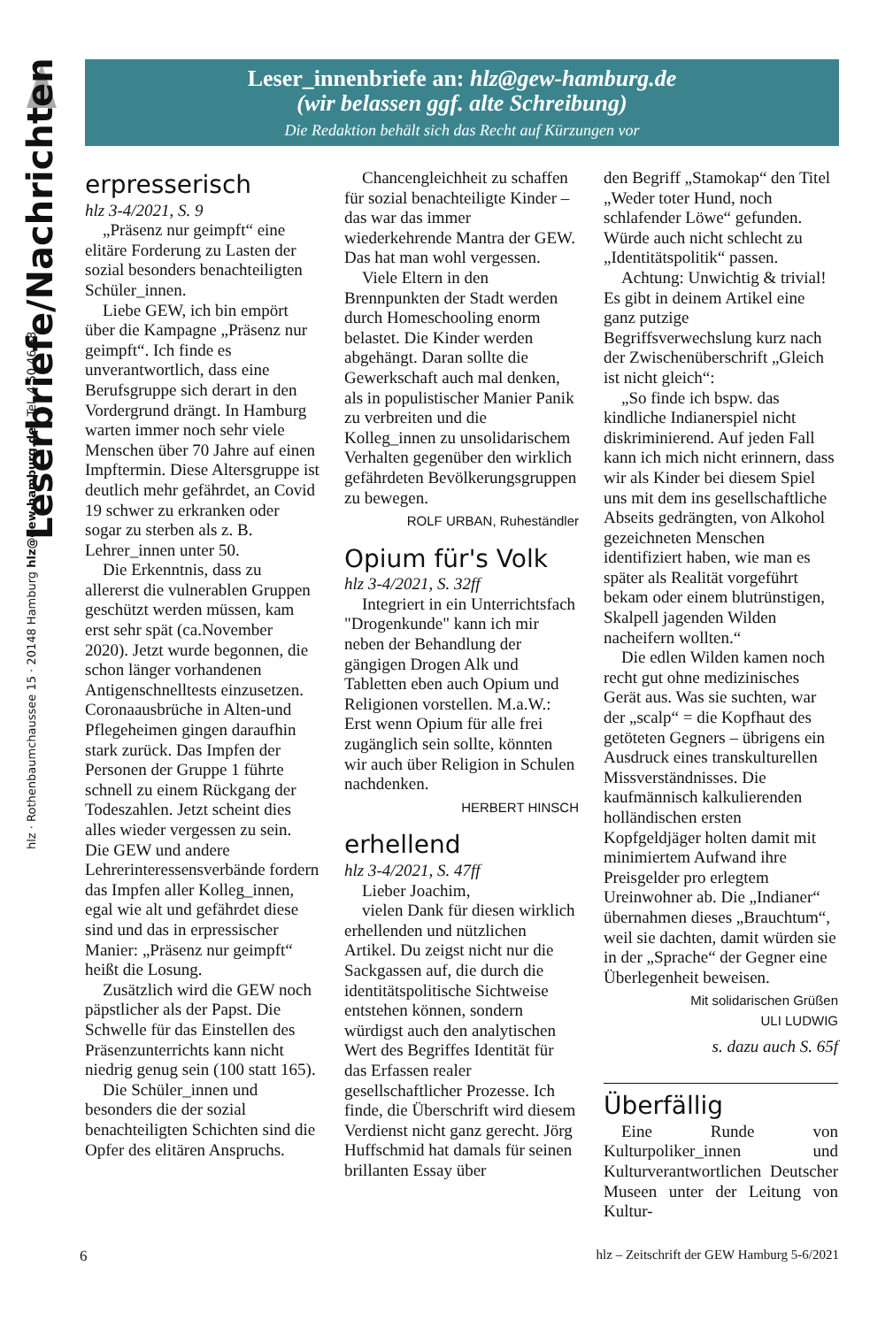hlz · Rothenbaumchaussee 15 · 20148 Hamburg hlz@gew-hamburg.de · Tel. 4 50 46 58
Leserbriefe/Nachrichten
Leser_innenbriefe an: hlz@gew-hamburg.de
(wir belassen ggf. alte Schreibung)
Die Redaktion behält sich das Recht auf Kürzungen vor
erpresserisch
hlz 3-4/2021, S. 9
„Präsenz nur geimpft“ eine elitäre Forderung zu Lasten der sozial besonders benachteiligten Schüler_innen.
Liebe GEW, ich bin empört über die Kampagne „Präsenz nur geimpft“. Ich finde es unverantwortlich, dass eine Berufsgruppe sich derart in den Vordergrund drängt. In Hamburg warten immer noch sehr viele Menschen über 70 Jahre auf einen Impftermin. Diese Altersgruppe ist deutlich mehr gefährdet, an Covid 19 schwer zu erkranken oder sogar zu sterben als z. B. Lehrer_innen unter 50.
Die Erkenntnis, dass zu allererst die vulnerablen Gruppen geschützt werden müssen, kam erst sehr spät (ca.November 2020). Jetzt wurde begonnen, die schon länger vorhandenen Antigenschnelltests einzusetzen. Coronaausbrüche in Alten-und Pflegeheimen gingen daraufhin stark zurück. Das Impfen der Personen der Gruppe 1 führte schnell zu einem Rückgang der Todeszahlen. Jetzt scheint dies alles wieder vergessen zu sein. Die GEW und andere Lehrerinteressensverbände fordern das Impfen aller Kolleg_innen, egal wie alt und gefährdet diese sind und das in erpressischer Manier: „Präsenz nur geimpft“ heißt die Losung.
Zusätzlich wird die GEW noch päpstlicher als der Papst. Die Schwelle für das Einstellen des Präsenzunterrichts kann nicht niedrig genug sein (100 statt 165).
Die Schüler_innen und besonders die der sozial benachteiligten Schichten sind die Opfer des elitären Anspruchs.
Chancengleichheit zu schaffen für sozial benachteiligte Kinder – das war das immer wiederkehrende Mantra der GEW. Das hat man wohl vergessen.
Viele Eltern in den Brennpunkten der Stadt werden durch Homeschooling enorm belastet. Die Kinder werden abgehängt. Daran sollte die Gewerkschaft auch mal denken, als in populistischer Manier Panik zu verbreiten und die Kolleg_innen zu unsolidarischem Verhalten gegenüber den wirklich gefährdeten Bevölkerungsgruppen zu bewegen.
ROLF URBAN, Ruheständler
Opium für's Volk
hlz 3-4/2021, S. 32ff
Integriert in ein Unterrichtsfach "Drogenkunde" kann ich mir neben der Behandlung der gängigen Drogen Alk und Tabletten eben auch Opium und Religionen vorstellen. M.a.W.: Erst wenn Opium für alle frei zugänglich sein sollte, könnten wir auch über Religion in Schulen nachdenken.
HERBERT HINSCH
erhellend
hlz 3-4/2021, S. 47ff
Lieber Joachim,
vielen Dank für diesen wirklich erhellenden und nützlichen Artikel. Du zeigst nicht nur die Sackgassen auf, die durch die identitätspolitische Sichtweise entstehen können, sondern würdigst auch den analytischen Wert des Begriffes Identität für das Erfassen realer gesellschaftlicher Prozesse. Ich finde, die Überschrift wird diesem Verdienst nicht ganz gerecht. Jörg Huffschmid hat damals für seinen brillanten Essay über
den Begriff „Stamokap“ den Titel „Weder toter Hund, noch schlafender Löwe“ gefunden. Würde auch nicht schlecht zu „Identitätspolitik“ passen.
Achtung: Unwichtig & trivial! Es gibt in deinem Artikel eine ganz putzige Begriffsverwechslung kurz nach der Zwischenüberschrift „Gleich ist nicht gleich“:
„So finde ich bspw. das kindliche Indianerspiel nicht diskriminierend. Auf jeden Fall kann ich mich nicht erinnern, dass wir als Kinder bei diesem Spiel uns mit dem ins gesellschaftliche Abseits gedrängten, von Alkohol gezeichneten Menschen identifiziert haben, wie man es später als Realität vorgeführt bekam oder einem blutrünstigen, Skalpell jagenden Wilden nacheifern wollten.“
Die edlen Wilden kamen noch recht gut ohne medizinisches Gerät aus. Was sie suchten, war der „scalp“ = die Kopfhaut des getöteten Gegners – übrigens ein Ausdruck eines transkulturellen Missverständnisses. Die kaufmännisch kalkulierenden holländischen ersten Kopfgeldjäger holten damit mit minimiertem Aufwand ihre Preisgelder pro erlegtem Ureinwohner ab. Die „Indianer“ übernahmen dieses „Brauchtum“, weil sie dachten, damit würden sie in der „Sprache“ der Gegner eine Überlegenheit beweisen.
Mit solidarischen Grüßen
ULI LUDWIG
s. dazu auch S. 65f
Überfällig
Eine Runde von Kulturpoliker_innen und Kulturverantwortlichen Deutscher Museen unter der Leitung von Kultur-
6 hlz – Zeitschrift der GEW Hamburg 5-6/2021